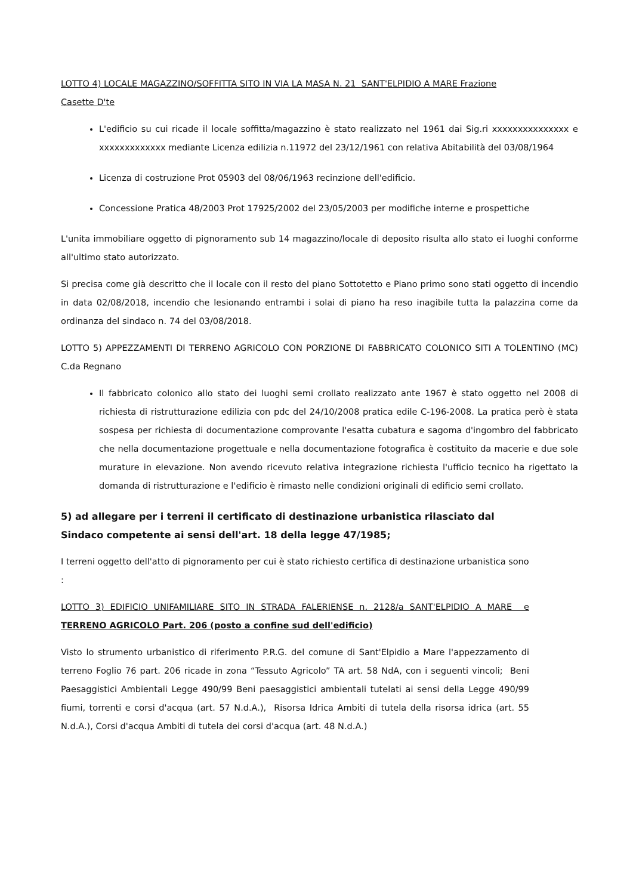LOTTO 4) LOCALE MAGAZZINO/SOFFITTA SITO IN VIA LA MASA N. 21 SANT'ELPIDIO A MARE Frazione Casette D'te
L'edificio su cui ricade il locale soffitta/magazzino è stato realizzato nel 1961 dai Sig.ri xxxxxxxxxxxxxxx e xxxxxxxxxxxxx mediante Licenza edilizia n.11972 del 23/12/1961 con relativa Abitabilità del 03/08/1964
Licenza di costruzione Prot 05903 del 08/06/1963 recinzione dell'edificio.
Concessione Pratica 48/2003 Prot 17925/2002 del 23/05/2003 per modifiche interne e prospettiche
L'unita immobiliare oggetto di pignoramento sub 14 magazzino/locale di deposito risulta allo stato ei luoghi conforme all'ultimo stato autorizzato.
Si precisa come già descritto che il locale con il resto del piano Sottotetto e Piano primo sono stati oggetto di incendio in data 02/08/2018, incendio che lesionando entrambi i solai di piano ha reso inagibile tutta la palazzina come da ordinanza del sindaco n. 74 del 03/08/2018.
LOTTO 5) APPEZZAMENTI DI TERRENO AGRICOLO CON PORZIONE DI FABBRICATO COLONICO SITI A TOLENTINO (MC) C.da Regnano
Il fabbricato colonico allo stato dei luoghi semi crollato realizzato ante 1967 è stato oggetto nel 2008 di richiesta di ristrutturazione edilizia con pdc del 24/10/2008 pratica edile C-196-2008. La pratica però è stata sospesa per richiesta di documentazione comprovante l'esatta cubatura e sagoma d'ingombro del fabbricato che nella documentazione progettuale e nella documentazione fotografica è costituito da macerie e due sole murature in elevazione. Non avendo ricevuto relativa integrazione richiesta l'ufficio tecnico ha rigettato la domanda di ristrutturazione e l'edificio è rimasto nelle condizioni originali di edificio semi crollato.
5) ad allegare per i terreni il certificato di destinazione urbanistica rilasciato dal
Sindaco competente ai sensi dell'art. 18 della legge 47/1985;
I terreni oggetto dell'atto di pignoramento per cui è stato richiesto certifica di destinazione urbanistica sono :
LOTTO 3) EDIFICIO UNIFAMILIARE SITO IN STRADA FALERIENSE n. 2128/a SANT'ELPIDIO A MARE e TERRENO AGRICOLO Part. 206 (posto a confine sud dell'edificio)
Visto lo strumento urbanistico di riferimento P.R.G. del comune di Sant'Elpidio a Mare l'appezzamento di terreno Foglio 76 part. 206 ricade in zona “Tessuto Agricolo” TA art. 58 NdA, con i seguenti vincoli; Beni Paesaggistici Ambientali Legge 490/99 Beni paesaggistici ambientali tutelati ai sensi della Legge 490/99 fiumi, torrenti e corsi d'acqua (art. 57 N.d.A.), Risorsa Idrica Ambiti di tutela della risorsa idrica (art. 55 N.d.A.), Corsi d'acqua Ambiti di tutela dei corsi d'acqua (art. 48 N.d.A.)